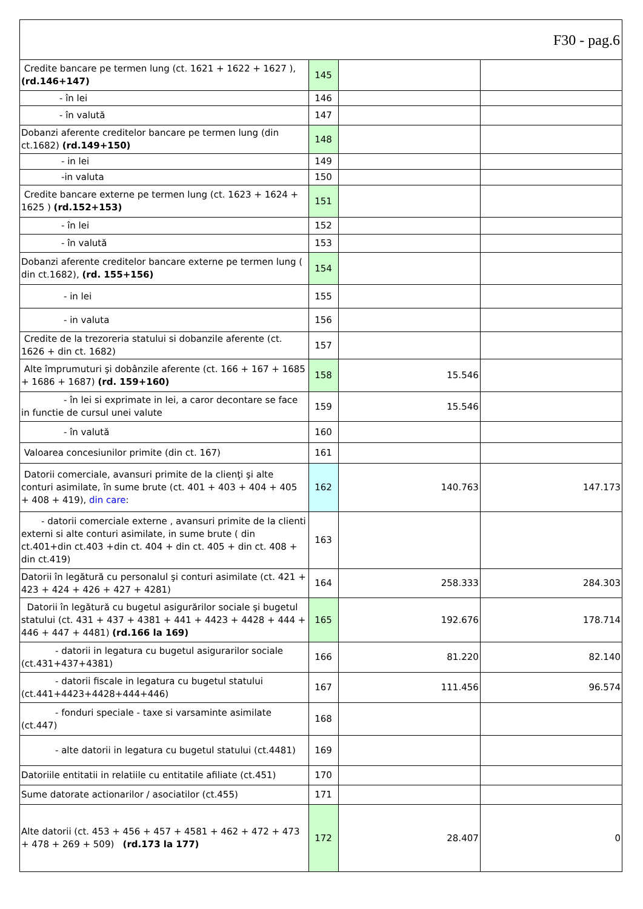F30 - pag.6
| Credite bancare pe termen lung (ct. 1621 + 1622 + 1627 ), (rd.146+147) | 145 | | |
| - în lei | 146 | | |
| - în valută | 147 | | |
| Dobanzi aferente creditelor bancare pe termen lung (din ct.1682) (rd.149+150) | 148 | | |
| - in lei | 149 | | |
| -in valuta | 150 | | |
| Credite bancare externe pe termen lung (ct. 1623 + 1624 + 1625 ) (rd.152+153) | 151 | | |
| - în lei | 152 | | |
| - în valută | 153 | | |
| Dobanzi aferente creditelor bancare externe pe termen lung ( din ct.1682), (rd. 155+156) | 154 | | |
| - in lei | 155 | | |
| - in valuta | 156 | | |
| Credite de la trezoreria statului si dobanzile aferente (ct. 1626 + din ct. 1682) | 157 | | |
| Alte împrumuturi şi dobânzile aferente (ct. 166 + 167 + 1685 + 1686 + 1687) (rd. 159+160) | 158 | 15.546 | |
| - în lei si exprimate in lei, a caror decontare se face in functie de cursul unei valute | 159 | 15.546 | |
| - în valută | 160 | | |
| Valoarea concesiunilor primite (din ct. 167) | 161 | | |
| Datorii comerciale, avansuri primite de la clienţi şi alte conturi asimilate, în sume brute (ct. 401 + 403 + 404 + 405 + 408 + 419), din care : | 162 | 140.763 | 147.173 |
| - datorii comerciale externe , avansuri primite de la clienti externi si alte conturi asimilate, in sume brute ( din ct.401+din ct.403 +din ct. 404 + din ct. 405 + din ct. 408 + din ct.419) | 163 | | |
| Datorii în legătură cu personalul şi conturi asimilate (ct. 421 + 423 + 424 + 426 + 427 + 4281) | 164 | 258.333 | 284.303 |
| Datorii în legătură cu bugetul asigurărilor sociale şi bugetul statului (ct. 431 + 437 + 4381 + 441 + 4423 + 4428 + 444 + 446 + 447 + 4481) (rd.166 la 169) | 165 | 192.676 | 178.714 |
| - datorii in legatura cu bugetul asigurarilor sociale (ct.431+437+4381) | 166 | 81.220 | 82.140 |
| - datorii fiscale in legatura cu bugetul statului (ct.441+4423+4428+444+446) | 167 | 111.456 | 96.574 |
| - fonduri speciale - taxe si varsaminte asimilate (ct.447) | 168 | | |
| - alte datorii in legatura cu bugetul statului (ct.4481) | 169 | | |
| Datoriile entitatii in relatiile cu entitatile afiliate (ct.451) | 170 | | |
| Sume datorate actionarilor / asociatilor (ct.455) | 171 | | |
| Alte datorii (ct. 453 + 456 + 457 + 4581 + 462 + 472 + 473 + 478 + 269 + 509) (rd.173 la 177) | 172 | 28.407 | 0 |